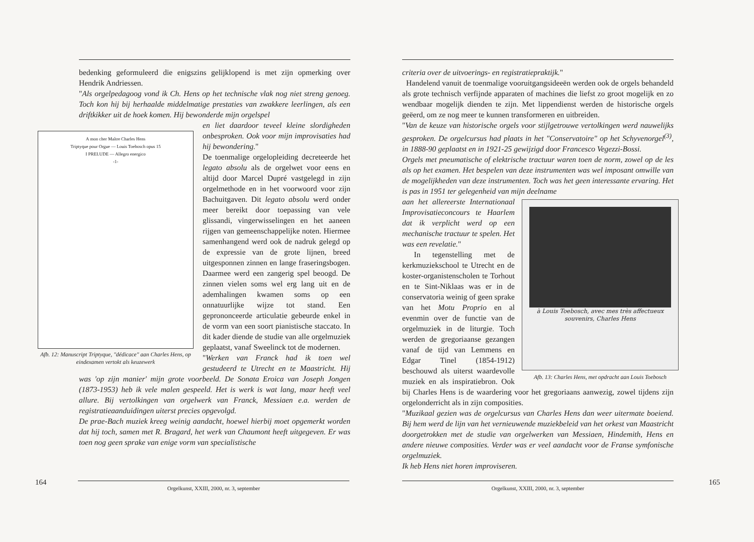bedenking geformuleerd die enigszins gelijklopend is met zijn opmerking over Hendrik Andriessen.
"Als orgelpedagoog vond ik Ch. Hens op het technische vlak nog niet streng genoeg. Toch kon hij bij herhaalde middelmatige prestaties van zwakkere leerlingen, als een driftkikker uit de hoek komen. Hij bewonderde mijn orgelspel
A mon cher Maître Charles Hens
Triptyque pour Orgue — Louis Toebosch opus 15
I PRELUDE — Allegro energico
-1-
Afb. 12: Manuscript Triptyque, "dédicace" aan Charles Hens, op eindexamen vertokt als keuzewerk
en liet daardoor teveel kleine slordigheden onbesproken. Ook voor mijn improvisaties had hij bewondering."
De toenmalige orgelopleiding decreteerde het legato absolu als de orgelwet voor eens en altijd door Marcel Dupré vastgelegd in zijn orgelmethode en in het voorwoord voor zijn Bachuitgaven. Dit legato absolu werd onder meer bereikt door toepassing van vele glissandi, vingerwisselingen en het aaneen rijgen van gemeenschappelijke noten. Hiermee samenhangend werd ook de nadruk gelegd op de expressie van de grote lijnen, breed uitgesponnen zinnen en lange fraseringsbogen. Daarmee werd een zangerig spel beoogd. De zinnen vielen soms wel erg lang uit en de ademhalingen kwamen soms op een onnatuurlijke wijze tot stand. Een geprononceerde articulatie gebeurde enkel in de vorm van een soort pianistische staccato. In dit kader diende de studie van alle orgelmuziek geplaatst, vanaf Sweelinck tot de modernen.
"Werken van Franck had ik toen wel gestudeerd te Utrecht en te Maastricht. Hij was 'op zijn manier' mijn grote voorbeeld. De Sonata Eroica van Joseph Jongen (1873-1953) heb ik vele malen gespeeld. Het is werk is wat lang, maar heeft veel allure. Bij vertolkingen van orgelwerk van Franck, Messiaen e.a. werden de registratieaanduidingen uiterst precies opgevolgd.
De prae-Bach muziek kreeg weinig aandacht, hoewel hierbij moet opgemerkt worden dat hij toch, samen met R. Bragard, het werk van Chaumont heeft uitgegeven. Er was toen nog geen sprake van enige vorm van specialistische
164 Orgelkunst, XXIII, 2000, nr. 3, september
criteria over de uitvoerings- en registratiepraktijk."
Handelend vanuit de toenmalige vooruitgangsideeën werden ook de orgels behandeld als grote technisch verfijnde apparaten of machines die liefst zo groot mogelijk en zo wendbaar mogelijk dienden te zijn. Met lippendienst werden de historische orgels geëerd, om ze nog meer te kunnen transformeren en uitbreiden.
"Van de keuze van historische orgels voor stijlgetrouwe vertolkingen werd nauwelijks gesproken. De orgelcursus had plaats in het "Conservatoire" op het Schyvenorgel<sup>(3)</sup>, in 1888-90 geplaatst en in 1921-25 gewijzigd door Francesco Vegezzi-Bossi.
Orgels met pneumatische of elektrische tractuur waren toen de norm, zowel op de les als op het examen. Het bespelen van deze instrumenten was wel imposant omwille van de mogelijkheden van deze instrumenten. Toch was het geen interessante ervaring. Het is pas in 1951 ter gelegenheid van mijn deelname
à Louis Toebosch, avec mes très affectueux souvenirs, Charles Hens
Afb. 13: Charles Hens, met opdracht aan Louis Toebosch
aan het allereerste Internationaal Improvisatieconcours te Haarlem dat ik verplicht werd op een mechanische tractuur te spelen. Het was een revelatie."
In tegenstelling met de kerkmuziekschool te Utrecht en de koster-organistenscholen te Torhout en te Sint-Niklaas was er in de conservatoria weinig of geen sprake van het Motu Proprio en al evenmin over de functie van de orgelmuziek in de liturgie. Toch werden de gregoriaanse gezangen vanaf de tijd van Lemmens en Edgar Tinel (1854-1912) beschouwd als uiterst waardevolle muziek en als inspiratiebron. Ook bij Charles Hens is de waardering voor het gregoriaans aanwezig, zowel tijdens zijn orgelonderricht als in zijn composities.
"Muzikaal gezien was de orgelcursus van Charles Hens dan weer uitermate boeiend. Bij hem werd de lijn van het vernieuwende muziekbeleid van het orkest van Maastricht doorgetrokken met de studie van orgelwerken van Messiaen, Hindemith, Hens en andere nieuwe composities. Verder was er veel aandacht voor de Franse symfonische orgelmuziek.
Ik heb Hens niet horen improviseren.
165
Orgelkunst, XXIII, 2000, nr. 3, september